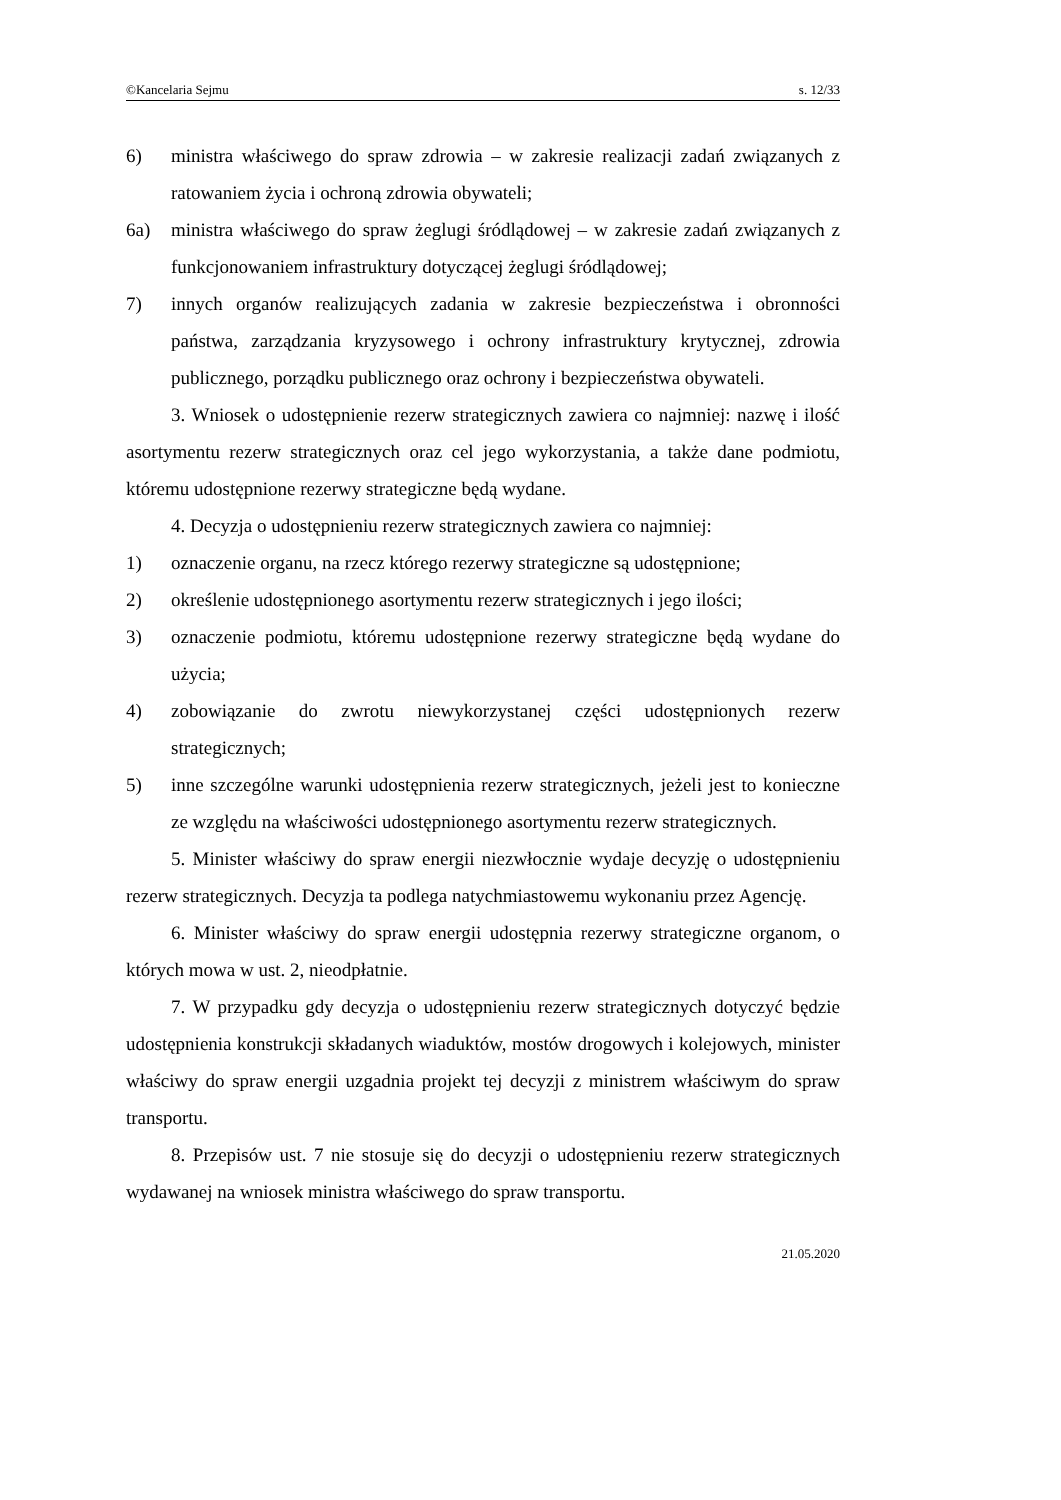©Kancelaria Sejmu s. 12/33
6) ministra właściwego do spraw zdrowia – w zakresie realizacji zadań związanych z ratowaniem życia i ochroną zdrowia obywateli;
6a) ministra właściwego do spraw żeglugi śródlądowej – w zakresie zadań związanych z funkcjonowaniem infrastruktury dotyczącej żeglugi śródlądowej;
7) innych organów realizujących zadania w zakresie bezpieczeństwa i obronności państwa, zarządzania kryzysowego i ochrony infrastruktury krytycznej, zdrowia publicznego, porządku publicznego oraz ochrony i bezpieczeństwa obywateli.
3. Wniosek o udostępnienie rezerw strategicznych zawiera co najmniej: nazwę i ilość asortymentu rezerw strategicznych oraz cel jego wykorzystania, a także dane podmiotu, któremu udostępnione rezerwy strategiczne będą wydane.
4. Decyzja o udostępnieniu rezerw strategicznych zawiera co najmniej:
1) oznaczenie organu, na rzecz którego rezerwy strategiczne są udostępnione;
2) określenie udostępnionego asortymentu rezerw strategicznych i jego ilości;
3) oznaczenie podmiotu, któremu udostępnione rezerwy strategiczne będą wydane do użycia;
4) zobowiązanie do zwrotu niewykorzystanej części udostępnionych rezerw strategicznych;
5) inne szczególne warunki udostępnienia rezerw strategicznych, jeżeli jest to konieczne ze względu na właściwości udostępnionego asortymentu rezerw strategicznych.
5. Minister właściwy do spraw energii niezwłocznie wydaje decyzję o udostępnieniu rezerw strategicznych. Decyzja ta podlega natychmiastowemu wykonaniu przez Agencję.
6. Minister właściwy do spraw energii udostępnia rezerwy strategiczne organom, o których mowa w ust. 2, nieodpłatnie.
7. W przypadku gdy decyzja o udostępnieniu rezerw strategicznych dotyczyć będzie udostępnienia konstrukcji składanych wiaduktów, mostów drogowych i kolejowych, minister właściwy do spraw energii uzgadnia projekt tej decyzji z ministrem właściwym do spraw transportu.
8. Przepisów ust. 7 nie stosuje się do decyzji o udostępnieniu rezerw strategicznych wydawanej na wniosek ministra właściwego do spraw transportu.
21.05.2020